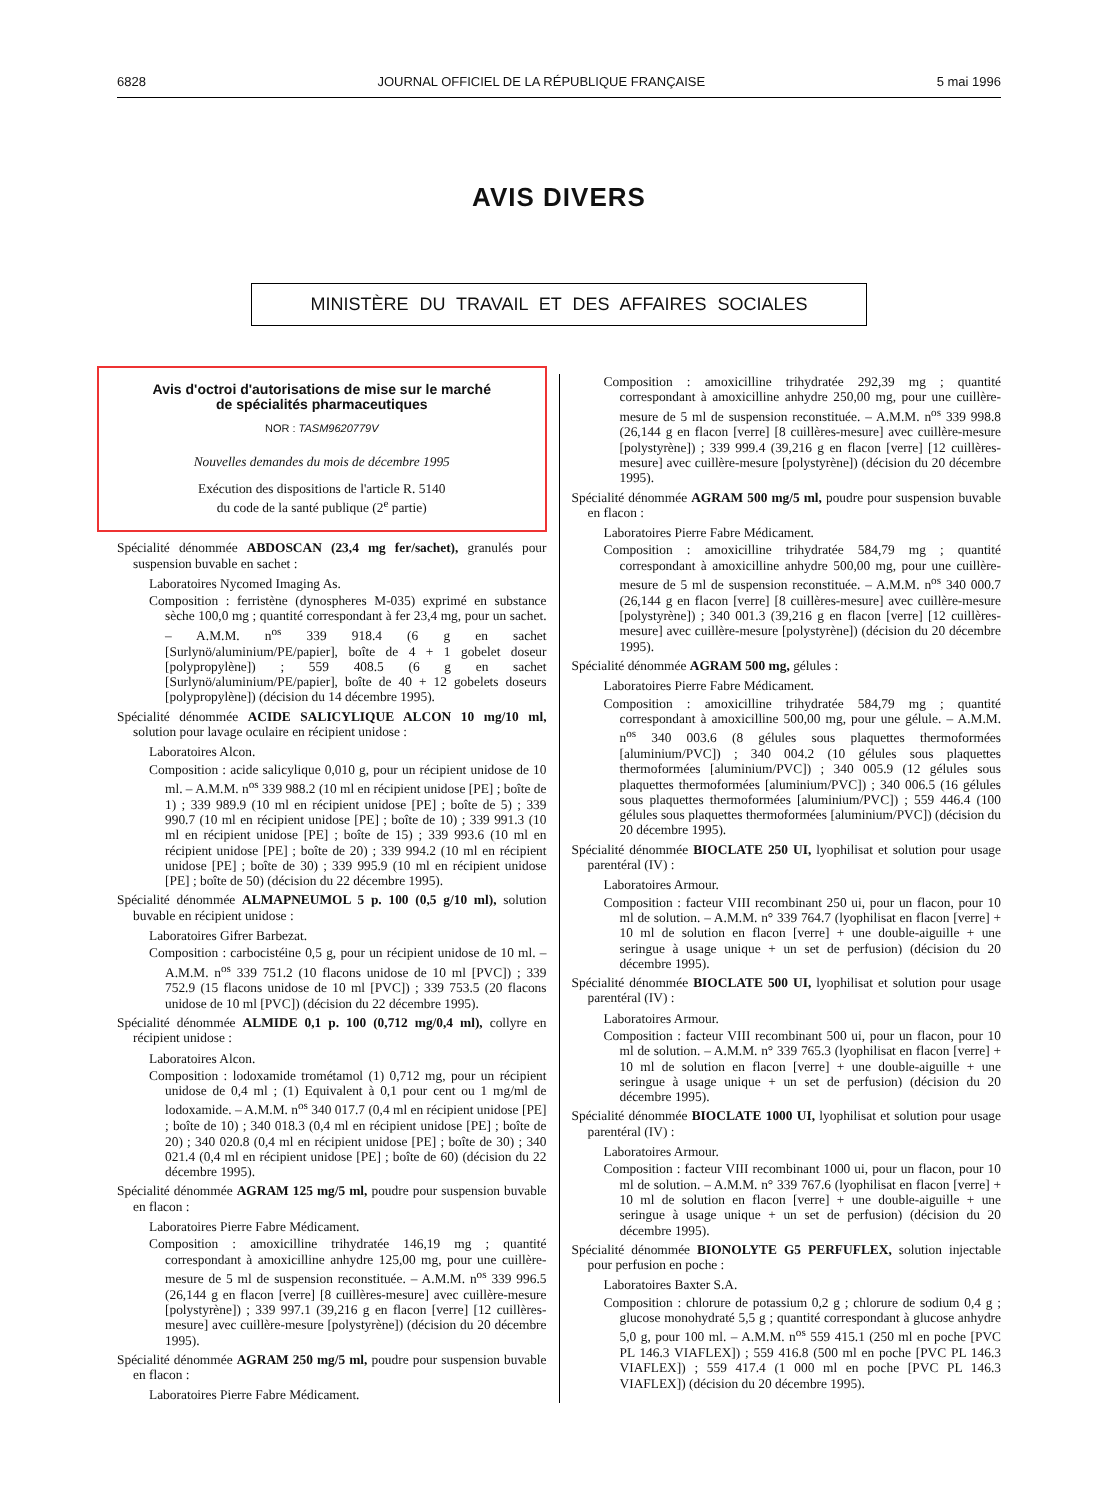6828 JOURNAL OFFICIEL DE LA RÉPUBLIQUE FRANÇAISE 5 mai 1996
AVIS DIVERS
MINISTÈRE DU TRAVAIL ET DES AFFAIRES SOCIALES
Avis d'octroi d'autorisations de mise sur le marché
de spécialités pharmaceutiques
NOR : TASM9620779V
Nouvelles demandes du mois de décembre 1995
Exécution des dispositions de l'article R. 5140
du code de la santé publique (2<sup>e</sup> partie)
Spécialité dénommée ABDOSCAN (23,4 mg fer/sachet), granulés pour suspension buvable en sachet :
Laboratoires Nycomed Imaging As.
Composition : ferristène (dynospheres M-035) exprimé en substance sèche 100,0 mg ; quantité correspondant à fer 23,4 mg, pour un sachet. – A.M.M. n<sup>os</sup> 339 918.4 (6 g en sachet [Surlynö/aluminium/PE/papier], boîte de 4 + 1 gobelet doseur [polypropylène]) ; 559 408.5 (6 g en sachet [Surlynö/aluminium/PE/papier], boîte de 40 + 12 gobelets doseurs [polypropylène]) (décision du 14 décembre 1995).
Spécialité dénommée ACIDE SALICYLIQUE ALCON 10 mg/10 ml, solution pour lavage oculaire en récipient unidose :
Laboratoires Alcon.
Composition : acide salicylique 0,010 g, pour un récipient unidose de 10 ml. – A.M.M. n<sup>os</sup> 339 988.2 (10 ml en récipient unidose [PE] ; boîte de 1) ; 339 989.9 (10 ml en récipient unidose [PE] ; boîte de 5) ; 339 990.7 (10 ml en récipient unidose [PE] ; boîte de 10) ; 339 991.3 (10 ml en récipient unidose [PE] ; boîte de 15) ; 339 993.6 (10 ml en récipient unidose [PE] ; boîte de 20) ; 339 994.2 (10 ml en récipient unidose [PE] ; boîte de 30) ; 339 995.9 (10 ml en récipient unidose [PE] ; boîte de 50) (décision du 22 décembre 1995).
Spécialité dénommée ALMAPNEUMOL 5 p. 100 (0,5 g/10 ml), solution buvable en récipient unidose :
Laboratoires Gifrer Barbezat.
Composition : carbocistéine 0,5 g, pour un récipient unidose de 10 ml. – A.M.M. n<sup>os</sup> 339 751.2 (10 flacons unidose de 10 ml [PVC]) ; 339 752.9 (15 flacons unidose de 10 ml [PVC]) ; 339 753.5 (20 flacons unidose de 10 ml [PVC]) (décision du 22 décembre 1995).
Spécialité dénommée ALMIDE 0,1 p. 100 (0,712 mg/0,4 ml), collyre en récipient unidose :
Laboratoires Alcon.
Composition : lodoxamide trométamol (1) 0,712 mg, pour un récipient unidose de 0,4 ml ; (1) Equivalent à 0,1 pour cent ou 1 mg/ml de lodoxamide. – A.M.M. n<sup>os</sup> 340 017.7 (0,4 ml en récipient unidose [PE] ; boîte de 10) ; 340 018.3 (0,4 ml en récipient unidose [PE] ; boîte de 20) ; 340 020.8 (0,4 ml en récipient unidose [PE] ; boîte de 30) ; 340 021.4 (0,4 ml en récipient unidose [PE] ; boîte de 60) (décision du 22 décembre 1995).
Spécialité dénommée AGRAM 125 mg/5 ml, poudre pour suspension buvable en flacon :
Laboratoires Pierre Fabre Médicament.
Composition : amoxicilline trihydratée 146,19 mg ; quantité correspondant à amoxicilline anhydre 125,00 mg, pour une cuillère-mesure de 5 ml de suspension reconstituée. – A.M.M. n<sup>os</sup> 339 996.5 (26,144 g en flacon [verre] [8 cuillères-mesure] avec cuillère-mesure [polystyrène]) ; 339 997.1 (39,216 g en flacon [verre] [12 cuillères-mesure] avec cuillère-mesure [polystyrène]) (décision du 20 décembre 1995).
Spécialité dénommée AGRAM 250 mg/5 ml, poudre pour suspension buvable en flacon :
Laboratoires Pierre Fabre Médicament.
Composition : amoxicilline trihydratée 292,39 mg ; quantité correspondant à amoxicilline anhydre 250,00 mg, pour une cuillère-mesure de 5 ml de suspension reconstituée. – A.M.M. n<sup>os</sup> 339 998.8 (26,144 g en flacon [verre] [8 cuillères-mesure] avec cuillère-mesure [polystyrène]) ; 339 999.4 (39,216 g en flacon [verre] [12 cuillères-mesure] avec cuillère-mesure [polystyrène]) (décision du 20 décembre 1995).
Spécialité dénommée AGRAM 500 mg/5 ml, poudre pour suspension buvable en flacon :
Laboratoires Pierre Fabre Médicament.
Composition : amoxicilline trihydratée 584,79 mg ; quantité correspondant à amoxicilline anhydre 500,00 mg, pour une cuillère-mesure de 5 ml de suspension reconstituée. – A.M.M. n<sup>os</sup> 340 000.7 (26,144 g en flacon [verre] [8 cuillères-mesure] avec cuillère-mesure [polystyrène]) ; 340 001.3 (39,216 g en flacon [verre] [12 cuillères-mesure] avec cuillère-mesure [polystyrène]) (décision du 20 décembre 1995).
Spécialité dénommée AGRAM 500 mg, gélules :
Laboratoires Pierre Fabre Médicament.
Composition : amoxicilline trihydratée 584,79 mg ; quantité correspondant à amoxicilline 500,00 mg, pour une gélule. – A.M.M. n<sup>os</sup> 340 003.6 (8 gélules sous plaquettes thermoformées [aluminium/PVC]) ; 340 004.2 (10 gélules sous plaquettes thermoformées [aluminium/PVC]) ; 340 005.9 (12 gélules sous plaquettes thermoformées [aluminium/PVC]) ; 340 006.5 (16 gélules sous plaquettes thermoformées [aluminium/PVC]) ; 559 446.4 (100 gélules sous plaquettes thermoformées [aluminium/PVC]) (décision du 20 décembre 1995).
Spécialité dénommée BIOCLATE 250 UI, lyophilisat et solution pour usage parentéral (IV) :
Laboratoires Armour.
Composition : facteur VIII recombinant 250 ui, pour un flacon, pour 10 ml de solution. – A.M.M. n° 339 764.7 (lyophilisat en flacon [verre] + 10 ml de solution en flacon [verre] + une double-aiguille + une seringue à usage unique + un set de perfusion) (décision du 20 décembre 1995).
Spécialité dénommée BIOCLATE 500 UI, lyophilisat et solution pour usage parentéral (IV) :
Laboratoires Armour.
Composition : facteur VIII recombinant 500 ui, pour un flacon, pour 10 ml de solution. – A.M.M. n° 339 765.3 (lyophilisat en flacon [verre] + 10 ml de solution en flacon [verre] + une double-aiguille + une seringue à usage unique + un set de perfusion) (décision du 20 décembre 1995).
Spécialité dénommée BIOCLATE 1000 UI, lyophilisat et solution pour usage parentéral (IV) :
Laboratoires Armour.
Composition : facteur VIII recombinant 1000 ui, pour un flacon, pour 10 ml de solution. – A.M.M. n° 339 767.6 (lyophilisat en flacon [verre] + 10 ml de solution en flacon [verre] + une double-aiguille + une seringue à usage unique + un set de perfusion) (décision du 20 décembre 1995).
Spécialité dénommée BIONOLYTE G5 PERFUFLEX, solution injectable pour perfusion en poche :
Laboratoires Baxter S.A.
Composition : chlorure de potassium 0,2 g ; chlorure de sodium 0,4 g ; glucose monohydraté 5,5 g ; quantité correspondant à glucose anhydre 5,0 g, pour 100 ml. – A.M.M. n<sup>os</sup> 559 415.1 (250 ml en poche [PVC PL 146.3 VIAFLEX]) ; 559 416.8 (500 ml en poche [PVC PL 146.3 VIAFLEX]) ; 559 417.4 (1 000 ml en poche [PVC PL 146.3 VIAFLEX]) (décision du 20 décembre 1995).